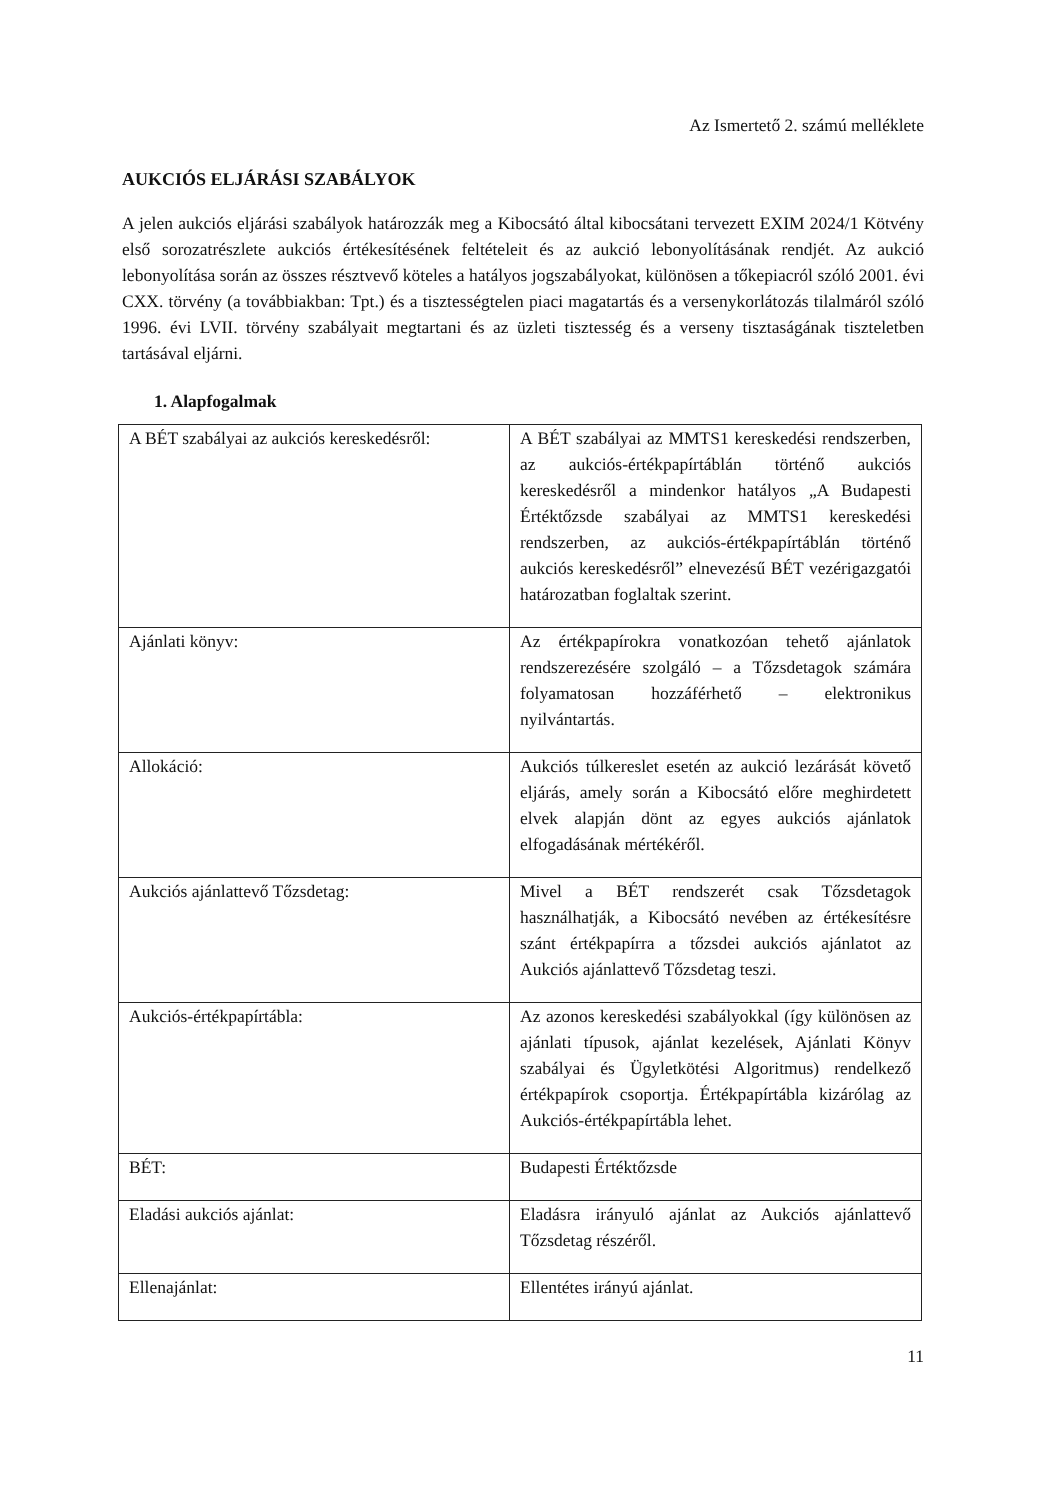Az Ismertető 2. számú melléklete
AUKCIÓS ELJÁRÁSI SZABÁLYOK
A jelen aukciós eljárási szabályok határozzák meg a Kibocsátó által kibocsátani tervezett EXIM 2024/1 Kötvény első sorozatrészlete aukciós értékesítésének feltételeit és az aukció lebonyolításának rendjét. Az aukció lebonyolítása során az összes résztvevő köteles a hatályos jogszabályokat, különösen a tőkepiacról szóló 2001. évi CXX. törvény (a továbbiakban: Tpt.) és a tisztességtelen piaci magatartás és a versenykorlátozás tilalmáról szóló 1996. évi LVII. törvény szabályait megtartani és az üzleti tisztesség és a verseny tisztaságának tiszteletben tartásával eljárni.
1. Alapfogalmak
| A BÉT szabályai az aukciós kereskedésről: | A BÉT szabályai az MMTS1 kereskedési rendszerben, az aukciós-értékpapírtáblán történő aukciós kereskedésről a mindenkor hatályos „A Budapesti Értéktőzsde szabályai az MMTS1 kereskedési rendszerben, az aukciós-értékpapírtáblán történő aukciós kereskedésről” elnevezésű BÉT vezérigazgatói határozatban foglaltak szerint. |
| Ajánlati könyv: | Az értékpapírokra vonatkozóan tehető ajánlatok rendszerezésére szolgáló – a Tőzsdetagok számára folyamatosan hozzáférhető – elektronikus nyilvántartás. |
| Allokáció: | Aukciós túlkereslet esetén az aukció lezárását követő eljárás, amely során a Kibocsátó előre meghirdetett elvek alapján dönt az egyes aukciós ajánlatok elfogadásának mértékéről. |
| Aukciós ajánlattevő Tőzsdetag: | Mivel a BÉT rendszerét csak Tőzsdetagok használhatják, a Kibocsátó nevében az értékesítésre szánt értékpapírra a tőzsdei aukciós ajánlatot az Aukciós ajánlattevő Tőzsdetag teszi. |
| Aukciós-értékpapírtábla: | Az azonos kereskedési szabályokkal (így különösen az ajánlati típusok, ajánlat kezelések, Ajánlati Könyv szabályai és Ügyletkötési Algoritmus) rendelkező értékpapírok csoportja. Értékpapírtábla kizárólag az Aukciós-értékpapírtábla lehet. |
| BÉT: | Budapesti Értéktőzsde |
| Eladási aukciós ajánlat: | Eladásra irányuló ajánlat az Aukciós ajánlattevő Tőzsdetag részéről. |
| Ellenajánlat: | Ellentétes irányú ajánlat. |
11